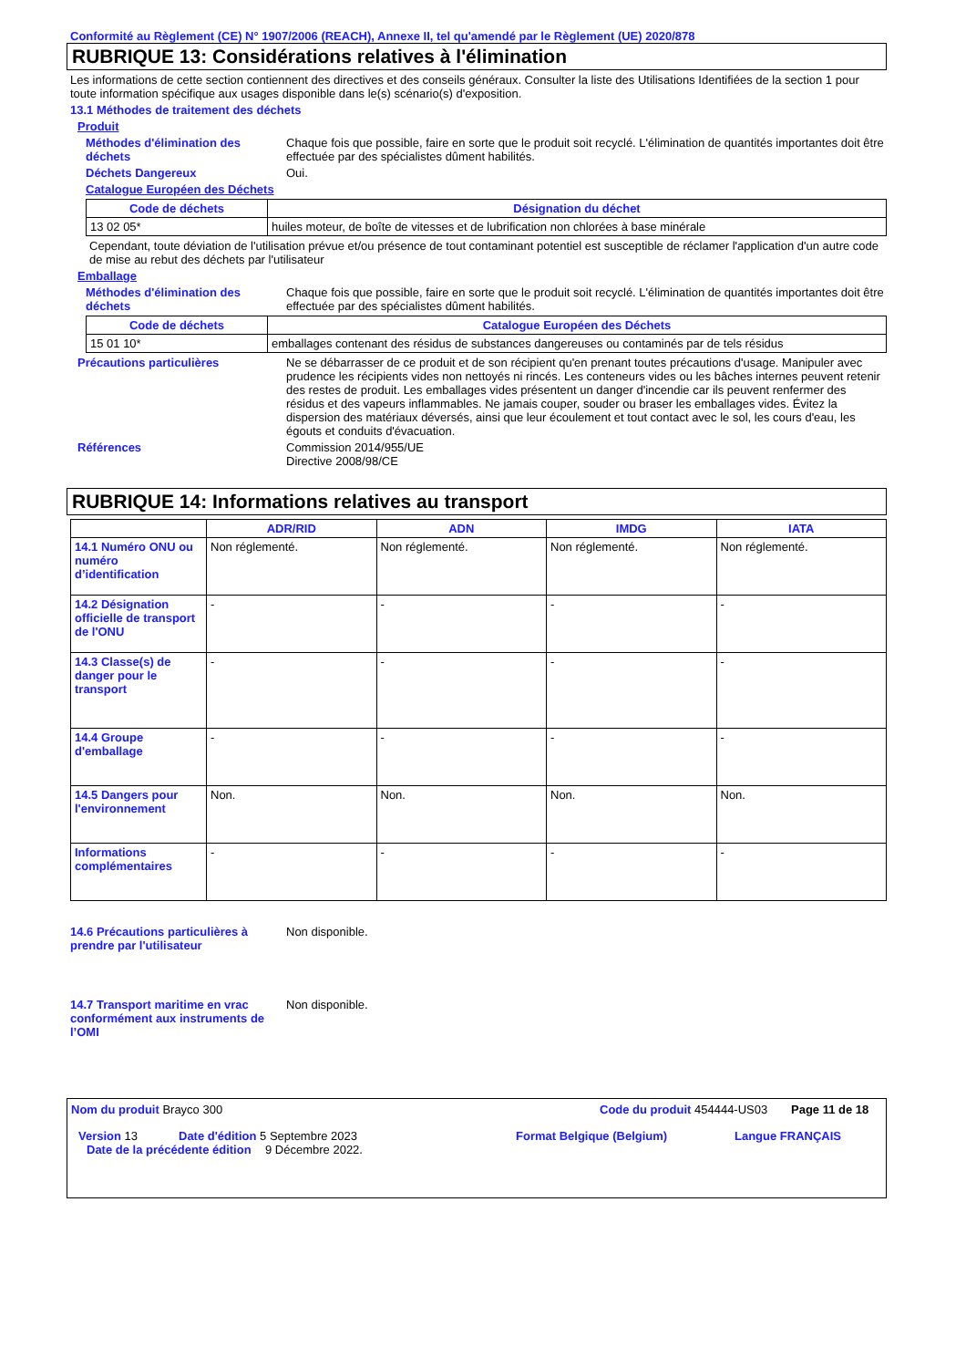Conformité au Règlement (CE) N° 1907/2006 (REACH), Annexe II, tel qu'amendé par le Règlement (UE) 2020/878
RUBRIQUE 13: Considérations relatives à l'élimination
Les informations de cette section contiennent des directives et des conseils généraux. Consulter la liste des Utilisations Identifiées de la section 1 pour toute information spécifique aux usages disponible dans le(s) scénario(s) d'exposition.
13.1 Méthodes de traitement des déchets
Produit
Méthodes d'élimination des déchets
Chaque fois que possible, faire en sorte que le produit soit recyclé. L'élimination de quantités importantes doit être effectuée par des spécialistes dûment habilités.
Déchets Dangereux Oui.
Catalogue Européen des Déchets
| Code de déchets | Désignation du déchet |
| --- | --- |
| 13 02 05* | huiles moteur, de boîte de vitesses et de lubrification non chlorées à base minérale |
Cependant, toute déviation de l'utilisation prévue et/ou présence de tout contaminant potentiel est susceptible de réclamer l'application d'un autre code de mise au rebut des déchets par l'utilisateur
Emballage
Méthodes d'élimination des déchets
Chaque fois que possible, faire en sorte que le produit soit recyclé. L'élimination de quantités importantes doit être effectuée par des spécialistes dûment habilités.
| Code de déchets | Catalogue Européen des Déchets |
| --- | --- |
| 15 01 10* | emballages contenant des résidus de substances dangereuses ou contaminés par de tels résidus |
Précautions particulières Ne se débarrasser de ce produit et de son récipient qu'en prenant toutes précautions d'usage. Manipuler avec prudence les récipients vides non nettoyés ni rincés. Les conteneurs vides ou les bâches internes peuvent retenir des restes de produit. Les emballages vides présentent un danger d'incendie car ils peuvent renfermer des résidus et des vapeurs inflammables. Ne jamais couper, souder ou braser les emballages vides. Évitez la dispersion des matériaux déversés, ainsi que leur écoulement et tout contact avec le sol, les cours d'eau, les égouts et conduits d'évacuation.
Références Commission 2014/955/UE
Directive 2008/98/CE
RUBRIQUE 14: Informations relatives au transport
| | ADR/RID | ADN | IMDG | IATA |
| --- | --- | --- | --- | --- |
| 14.1 Numéro ONU ou numéro d’identification | Non réglementé. | Non réglementé. | Non réglementé. | Non réglementé. |
| 14.2 Désignation officielle de transport de l'ONU | - | - | - | - |
| 14.3 Classe(s) de danger pour le transport | - | - | - | - |
| 14.4 Groupe d'emballage | - | - | - | - |
| 14.5 Dangers pour l'environnement | Non. | Non. | Non. | Non. |
| Informations complémentaires | - | - | - | - |
14.6 Précautions particulières à prendre par l'utilisateur
Non disponible.
14.7 Transport maritime en vrac conformément aux instruments de l’OMI
Non disponible.
Nom du produit Brayco 300 Code du produit 454444-US03
Page 11 de 18
Version 13 Date d'édition 5 Septembre 2023 Format Belgique (Belgium) Langue FRANÇAIS
Date de la précédente édition
9 Décembre 2022.